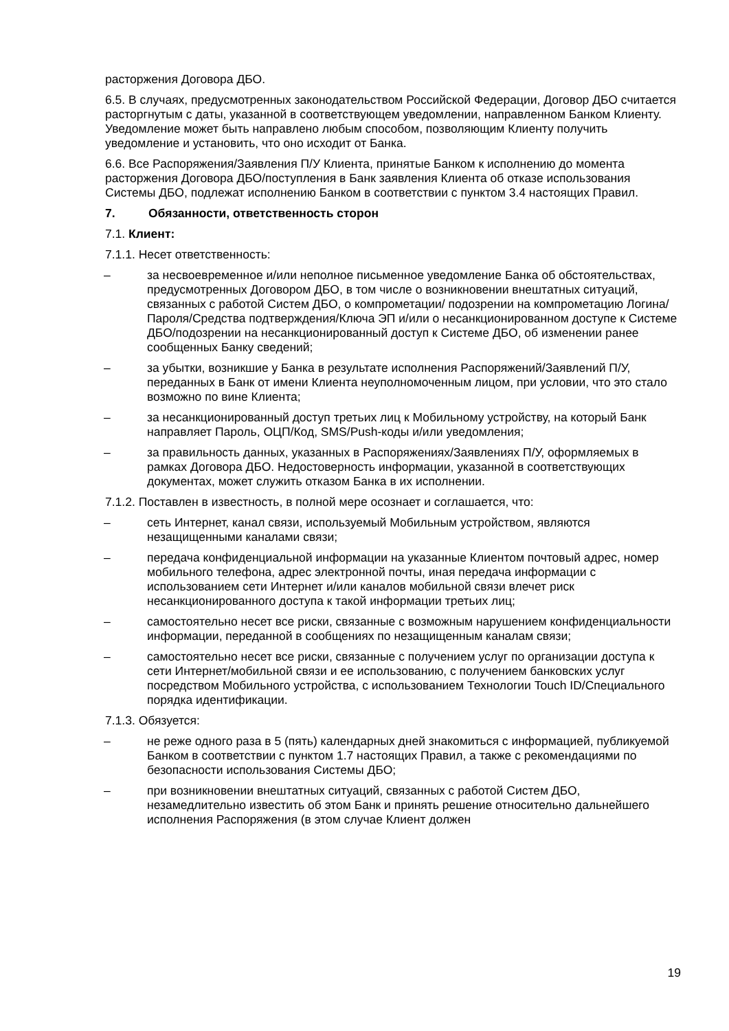расторжения Договора ДБО.
6.5. В случаях, предусмотренных законодательством Российской Федерации, Договор ДБО считается расторгнутым с даты, указанной в соответствующем уведомлении, направленном Банком Клиенту. Уведомление может быть направлено любым способом, позволяющим Клиенту получить уведомление и установить, что оно исходит от Банка.
6.6. Все Распоряжения/Заявления П/У Клиента, принятые Банком к исполнению до момента расторжения Договора ДБО/поступления в Банк заявления Клиента об отказе использования Системы ДБО, подлежат исполнению Банком в соответствии с пунктом 3.4 настоящих Правил.
7. Обязанности, ответственность сторон
7.1. Клиент:
7.1.1. Несет ответственность:
– за несвоевременное и/или неполное письменное уведомление Банка об обстоятельствах, предусмотренных Договором ДБО, в том числе о возникновении внештатных ситуаций, связанных с работой Систем ДБО, о компрометации/ подозрении на компрометацию Логина/Пароля/Средства подтверждения/Ключа ЭП и/или о несанкционированном доступе к Системе ДБО/подозрении на несанкционированный доступ к Системе ДБО, об изменении ранее сообщенных Банку сведений;
– за убытки, возникшие у Банка в результате исполнения Распоряжений/Заявлений П/У, переданных в Банк от имени Клиента неуполномоченным лицом, при условии, что это стало возможно по вине Клиента;
– за несанкционированный доступ третьих лиц к Мобильному устройству, на который Банк направляет Пароль, ОЦП/Код, SMS/Push-коды и/или уведомления;
– за правильность данных, указанных в Распоряжениях/Заявлениях П/У, оформляемых в рамках Договора ДБО. Недостоверность информации, указанной в соответствующих документах, может служить отказом Банка в их исполнении.
7.1.2. Поставлен в известность, в полной мере осознает и соглашается, что:
– сеть Интернет, канал связи, используемый Мобильным устройством, являются незащищенными каналами связи;
– передача конфиденциальной информации на указанные Клиентом почтовый адрес, номер мобильного телефона, адрес электронной почты, иная передача информации с использованием сети Интернет и/или каналов мобильной связи влечет риск несанкционированного доступа к такой информации третьих лиц;
– самостоятельно несет все риски, связанные с возможным нарушением конфиденциальности информации, переданной в сообщениях по незащищенным каналам связи;
– самостоятельно несет все риски, связанные с получением услуг по организации доступа к сети Интернет/мобильной связи и ее использованию, с получением банковских услуг посредством Мобильного устройства, с использованием Технологии Touch ID/Специального порядка идентификации.
7.1.3. Обязуется:
– не реже одного раза в 5 (пять) календарных дней знакомиться с информацией, публикуемой Банком в соответствии с пунктом 1.7 настоящих Правил, а также с рекомендациями по безопасности использования Системы ДБО;
– при возникновении внештатных ситуаций, связанных с работой Систем ДБО, незамедлительно известить об этом Банк и принять решение относительно дальнейшего исполнения Распоряжения (в этом случае Клиент должен
19